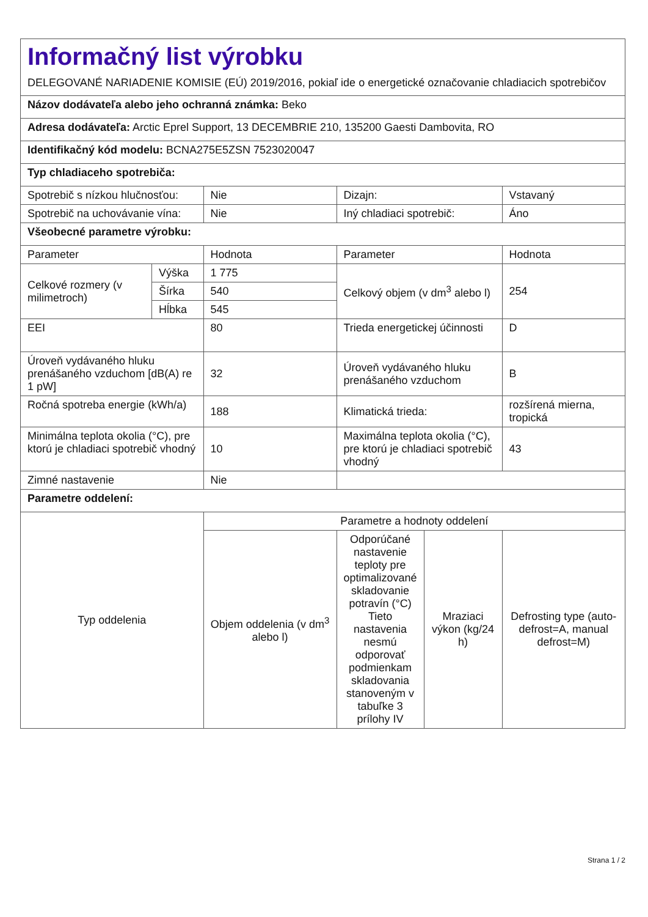| Informačný list výrobku DELEGOVANÉ NARIADENIE KOMISIE (EÚ) 2019/2016, pokiaľ ide o energetické označovanie chladiacich spotrebičov | | | | | |
| Názov dodávateľa alebo jeho ochranná známka: Beko | | | | | |
| Adresa dodávateľa: Arctic Eprel Support, 13 DECEMBRIE 210, 135200 Gaesti Dambovita, RO | | | | | |
| Identifikačný kód modelu: BCNA275E5ZSN 7523020047 | | | | | |
| Typ chladiaceho spotrebiča: | | | | | |
| Spotrebič s nízkou hlučnosťou: | | Nie | Dizajn: | | Vstavaný |
| Spotrebič na uchovávanie vína: | | Nie | Iný chladiaci spotrebič: | | Áno |
| Všeobecné parametre výrobku: | | | | | |
| Parameter | | Hodnota | Parameter | | Hodnota |
| Celkové rozmery (v milimetroch) | Výška | 1 775 | Celkový objem (v dm<sup>3</sup> alebo l) | | 254 |
| | Šírka | 540 | | | |
| | Hĺbka | 545 | | | |
| EEI | | 80 | Trieda energetickej účinnosti | | D |
| Úroveň vydávaného hluku prenášaného vzduchom [dB(A) re 1 pW] | | 32 | Úroveň vydávaného hluku prenášaného vzduchom | | B |
| Ročná spotreba energie (kWh/a) | | 188 | Klimatická trieda: | | rozšírená mierna, tropická |
| Minimálna teplota okolia (°C), pre ktorú je chladiaci spotrebič vhodný | | 10 | Maximálna teplota okolia (°C), pre ktorú je chladiaci spotrebič vhodný | | 43 |
| Zimné nastavenie | | Nie | | | |
| Parametre oddelení: | | | | | |
| Typ oddelenia | | Parametre a hodnoty oddelení | | | |
| | | Objem oddelenia (v dm<sup>3</sup> alebo l) | Odporúčané nastavenie teploty pre optimalizované skladovanie potravín (°C) Tieto nastavenia nesmú odporovať podmienkam skladovania stanoveným v tabuľke 3 prílohy IV | Mraziaci výkon (kg/24 h) | Defrosting type (auto-defrost=A, manual defrost=M) |
Strana 1 / 2